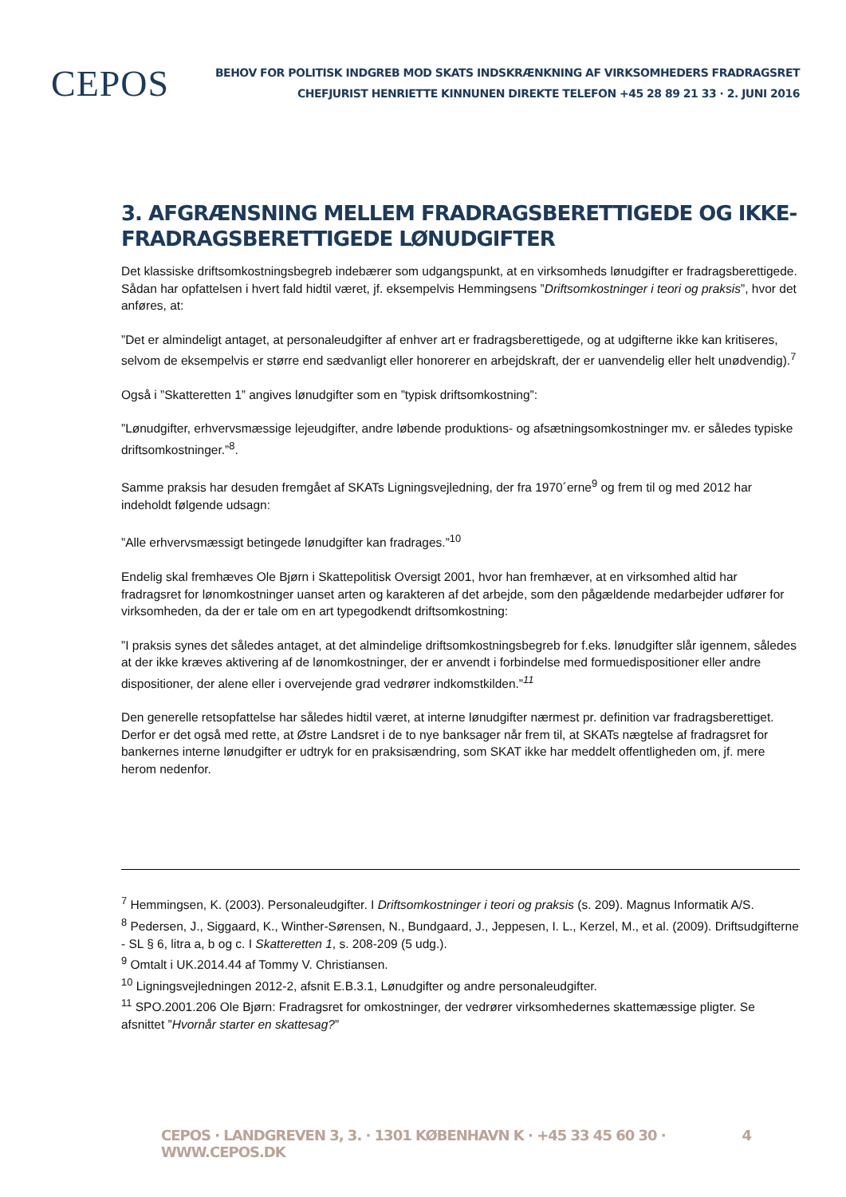CEPOS
BEHOV FOR POLITISK INDGREB MOD SKATS INDSKRÆNKNING AF VIRKSOMHEDERS FRADRAGSRET
CHEFJURIST HENRIETTE KINNUNEN DIREKTE TELEFON +45 28 89 21 33 · 2. JUNI 2016
3. AFGRÆNSNING MELLEM FRADRAGSBERETTIGEDE OG IKKE-FRADRAGSBERETTIGEDE LØNUDGIFTER
Det klassiske driftsomkostningsbegreb indebærer som udgangspunkt, at en virksomheds lønudgifter er fradragsberettigede. Sådan har opfattelsen i hvert fald hidtil været, jf. eksempelvis Hemmingsens ”Driftsomkostninger i teori og praksis”, hvor det anføres, at:
”Det er almindeligt antaget, at personaleudgifter af enhver art er fradragsberettigede, og at udgifterne ikke kan kritiseres, selvom de eksempelvis er større end sædvanligt eller honorerer en arbejdskraft, der er uanvendelig eller helt unødvendig).<sup>7</sup>
Også i ”Skatteretten 1” angives lønudgifter som en ”typisk driftsomkostning”:
”Lønudgifter, erhvervsmæssige lejeudgifter, andre løbende produktions- og afsætningsomkostninger mv. er således typiske driftsomkostninger.”<sup>8</sup>.
Samme praksis har desuden fremgået af SKATs Ligningsvejledning, der fra 1970´erne<sup>9</sup> og frem til og med 2012 har indeholdt følgende udsagn:
”Alle erhvervsmæssigt betingede lønudgifter kan fradrages.”<sup>10</sup>
Endelig skal fremhæves Ole Bjørn i Skattepolitisk Oversigt 2001, hvor han fremhæver, at en virksomhed altid har fradragsret for lønomkostninger uanset arten og karakteren af det arbejde, som den pågældende medarbejder udfører for virksomheden, da der er tale om en art typegodkendt driftsomkostning:
”I praksis synes det således antaget, at det almindelige driftsomkostningsbegreb for f.eks. lønudgifter slår igennem, således at der ikke kræves aktivering af de lønomkostninger, der er anvendt i forbindelse med formuedispositioner eller andre dispositioner, der alene eller i overvejende grad vedrører indkomstkilden.”<sup>11</sup>
Den generelle retsopfattelse har således hidtil været, at interne lønudgifter nærmest pr. definition var fradragsberettiget. Derfor er det også med rette, at Østre Landsret i de to nye banksager når frem til, at SKATs nægtelse af fradragsret for bankernes interne lønudgifter er udtryk for en praksisændring, som SKAT ikke har meddelt offentligheden om, jf. mere herom nedenfor.
<sup>7</sup> Hemmingsen, K. (2003). Personaleudgifter. I Driftsomkostninger i teori og praksis (s. 209). Magnus Informatik A/S.
<sup>8</sup> Pedersen, J., Siggaard, K., Winther-Sørensen, N., Bundgaard, J., Jeppesen, I. L., Kerzel, M., et al. (2009). Driftsudgifterne - SL § 6, litra a, b og c. I Skatteretten 1, s. 208-209 (5 udg.).
<sup>9</sup> Omtalt i UK.2014.44 af Tommy V. Christiansen.
<sup>10</sup> Ligningsvejledningen 2012-2, afsnit E.B.3.1, Lønudgifter og andre personaleudgifter.
<sup>11</sup> SPO.2001.206 Ole Bjørn: Fradragsret for omkostninger, der vedrører virksomhedernes skattemæssige pligter. Se afsnittet ”Hvornår starter en skattesag?”
CEPOS · LANDGREVEN 3, 3. · 1301 KØBENHAVN K · +45 33 45 60 30 · WWW.CEPOS.DK 4